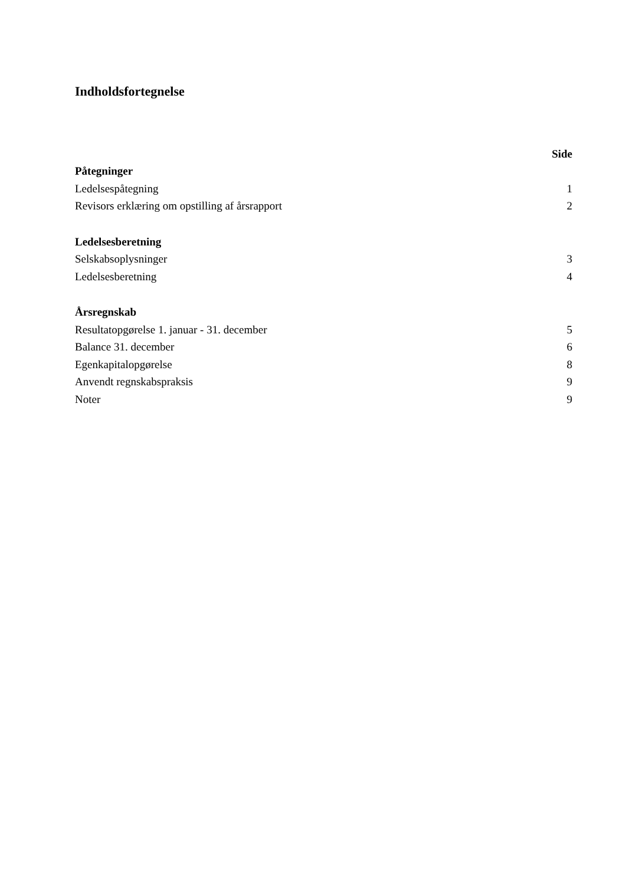Indholdsfortegnelse
| | Side |
| Påtegninger | |
| Ledelsespåtegning | 1 |
| Revisors erklæring om opstilling af årsrapport | 2 |
| Ledelsesberetning | |
| Selskabsoplysninger | 3 |
| Ledelsesberetning | 4 |
| Årsregnskab | |
| Resultatopgørelse 1. januar - 31. december | 5 |
| Balance 31. december | 6 |
| Egenkapitalopgørelse | 8 |
| Anvendt regnskabspraksis | 9 |
| Noter | 9 |